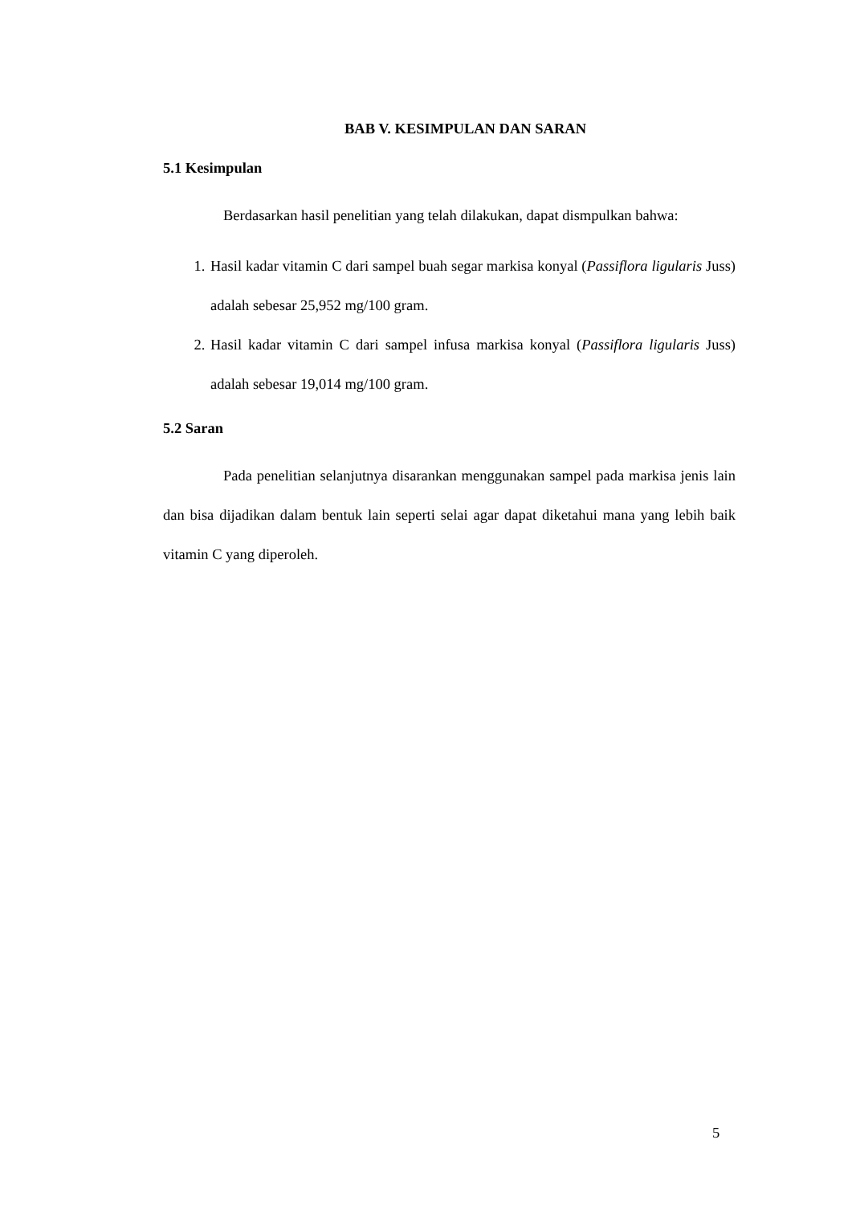BAB V. KESIMPULAN DAN SARAN
5.1 Kesimpulan
Berdasarkan hasil penelitian yang telah dilakukan, dapat dismpulkan bahwa:
1. Hasil kadar vitamin C dari sampel buah segar markisa konyal (Passiflora ligularis Juss) adalah sebesar 25,952 mg/100 gram.
2. Hasil kadar vitamin C dari sampel infusa markisa konyal (Passiflora ligularis Juss) adalah sebesar 19,014 mg/100 gram.
5.2 Saran
Pada penelitian selanjutnya disarankan menggunakan sampel pada markisa jenis lain dan bisa dijadikan dalam bentuk lain seperti selai agar dapat diketahui mana yang lebih baik vitamin C yang diperoleh.
5